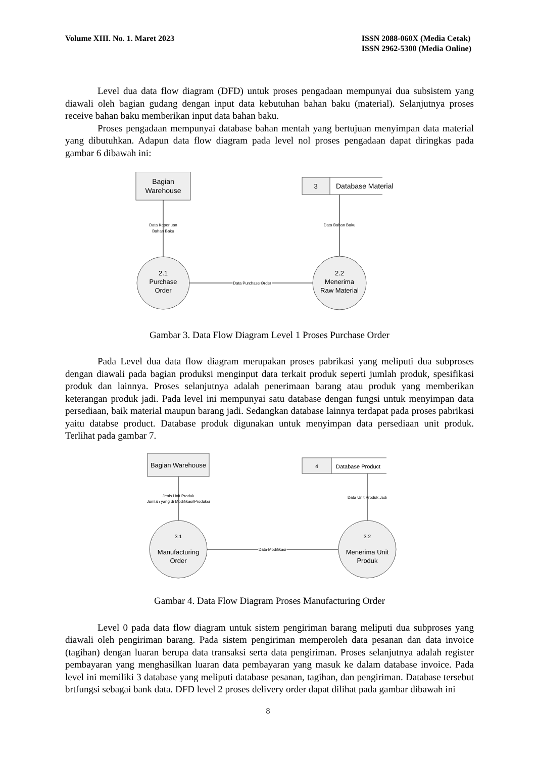Volume XIII. No. 1. Maret 2023 ISSN 2088-060X (Media Cetak)
ISSN 2962-5300 (Media Online)
Level dua data flow diagram (DFD) untuk proses pengadaan mempunyai dua subsistem yang diawali oleh bagian gudang dengan input data kebutuhan bahan baku (material). Selanjutnya proses receive bahan baku memberikan input data bahan baku.
Proses pengadaan mempunyai database bahan mentah yang bertujuan menyimpan data material yang dibutuhkan. Adapun data flow diagram pada level nol proses pengadaan dapat diringkas pada gambar 6 dibawah ini:
Bagian
Warehouse
Data Keperluan
Bahan Baku
2.1
Purchase
Order
Data Purchase Order
2.2
Menerima
Raw Material
Data Bahan Baku
3
Database Material
Gambar 3. Data Flow Diagram Level 1 Proses Purchase Order
Pada Level dua data flow diagram merupakan proses pabrikasi yang meliputi dua subproses dengan diawali pada bagian produksi menginput data terkait produk seperti jumlah produk, spesifikasi produk dan lainnya. Proses selanjutnya adalah penerimaan barang atau produk yang memberikan keterangan produk jadi. Pada level ini mempunyai satu database dengan fungsi untuk menyimpan data persediaan, baik material maupun barang jadi. Sedangkan database lainnya terdapat pada proses pabrikasi yaitu databse product. Database produk digunakan untuk menyimpan data persediaan unit produk. Terlihat pada gambar 7.
Bagian Warehouse
Jenis Unit Produk
Jumlah yang di Modifikasi/Produksi
3.1
Manufacturing
Order
Data Modifikasi
3.2
Menerima Unit
Produk
Data Unit Produk Jadi
4
Database Product
Gambar 4. Data Flow Diagram Proses Manufacturing Order
Level 0 pada data flow diagram untuk sistem pengiriman barang meliputi dua subproses yang diawali oleh pengiriman barang. Pada sistem pengiriman memperoleh data pesanan dan data invoice (tagihan) dengan luaran berupa data transaksi serta data pengiriman. Proses selanjutnya adalah register pembayaran yang menghasilkan luaran data pembayaran yang masuk ke dalam database invoice. Pada level ini memiliki 3 database yang meliputi database pesanan, tagihan, dan pengiriman. Database tersebut brtfungsi sebagai bank data. DFD level 2 proses delivery order dapat dilihat pada gambar dibawah ini
8